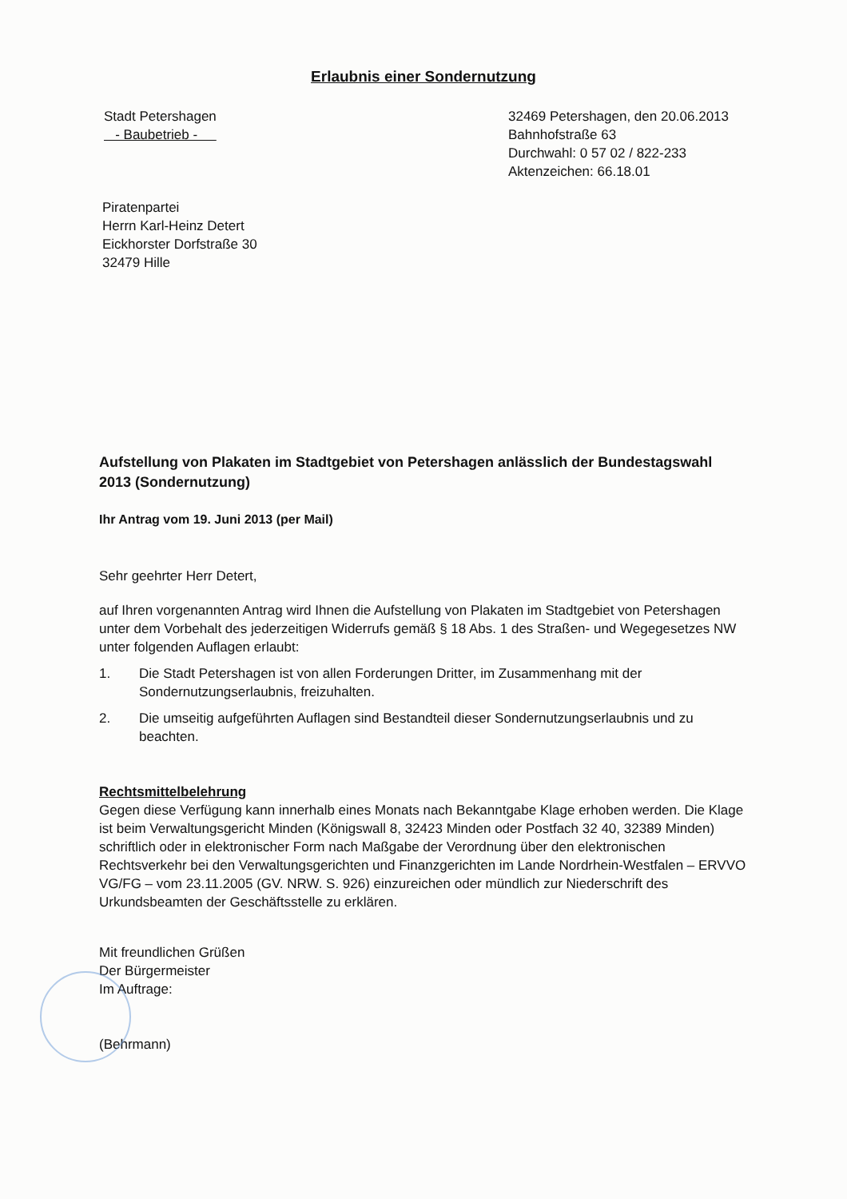Erlaubnis einer Sondernutzung
Stadt Petershagen
- Baubetrieb -
32469 Petershagen, den 20.06.2013
Bahnhofstraße 63
Durchwahl: 0 57 02 / 822-233
Aktenzeichen: 66.18.01
Piratenpartei
Herrn Karl-Heinz Detert
Eickhorster Dorfstraße 30
32479 Hille
Aufstellung von Plakaten im Stadtgebiet von Petershagen anlässlich der Bundestagswahl 2013 (Sondernutzung)
Ihr Antrag vom 19. Juni 2013 (per Mail)
Sehr geehrter Herr Detert,
auf Ihren vorgenannten Antrag wird Ihnen die Aufstellung von Plakaten im Stadtgebiet von Petershagen unter dem Vorbehalt des jederzeitigen Widerrufs gemäß § 18 Abs. 1 des Straßen- und Wegegesetzes NW unter folgenden Auflagen erlaubt:
1. Die Stadt Petershagen ist von allen Forderungen Dritter, im Zusammenhang mit der Sondernutzungserlaubnis, freizuhalten.
2. Die umseitig aufgeführten Auflagen sind Bestandteil dieser Sondernutzungserlaubnis und zu beachten.
Rechtsmittelbelehrung
Gegen diese Verfügung kann innerhalb eines Monats nach Bekanntgabe Klage erhoben werden. Die Klage ist beim Verwaltungsgericht Minden (Königswall 8, 32423 Minden oder Postfach 32 40, 32389 Minden) schriftlich oder in elektronischer Form nach Maßgabe der Verordnung über den elektronischen Rechtsverkehr bei den Verwaltungsgerichten und Finanzgerichten im Lande Nordrhein-Westfalen – ERVVO VG/FG – vom 23.11.2005 (GV. NRW. S. 926) einzureichen oder mündlich zur Niederschrift des Urkundsbeamten der Geschäftsstelle zu erklären.
Mit freundlichen Grüßen
Der Bürgermeister
Im Auftrage:
(Behrmann)